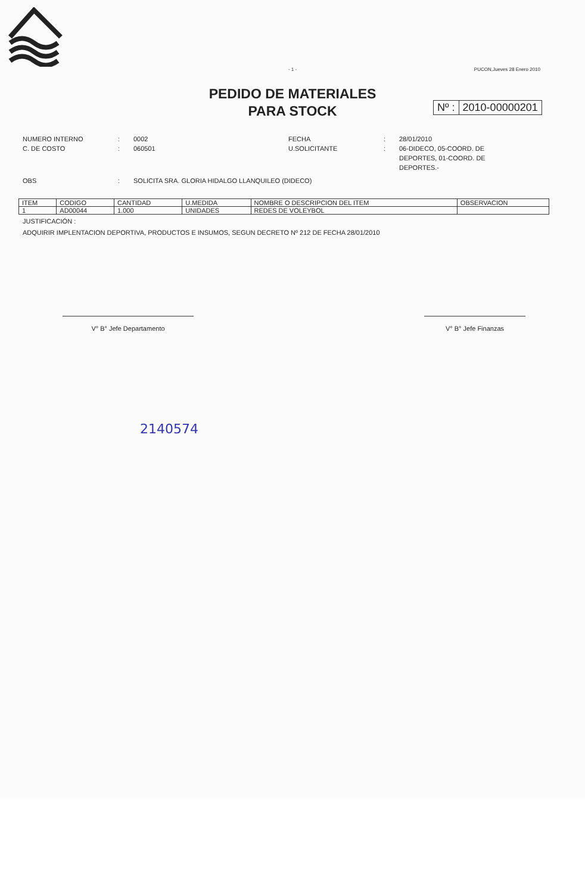- 1 -
PUCON,Jueves 28 Enero 2010
PEDIDO DE MATERIALES
PARA STOCK
Nº : 2010-00000201
NUMERO INTERNO
:
0002
FECHA
:
28/01/2010
C. DE COSTO
:
060501
U.SOLICITANTE
:
06-DIDECO, 05-COORD. DE DEPORTES, 01-COORD. DE DEPORTES.-
OBS
:
SOLICITA SRA. GLORIA HIDALGO LLANQUILEO (DIDECO)
| ITEM | CODIGO | CANTIDAD | U.MEDIDA | NOMBRE O DESCRIPCION DEL ITEM | OBSERVACION |
| --- | --- | --- | --- | --- | --- |
| 1 | AD00044 | 1.000 | UNIDADES | REDES DE VOLEYBOL | |
JUSTIFICACIÓN :
ADQUIRIR IMPLENTACION DEPORTIVA, PRODUCTOS E INSUMOS, SEGUN DECRETO Nº 212 DE FECHA 28/01/2010
V° B° Jefe Departamento V° B° Jefe Finanzas
2140574